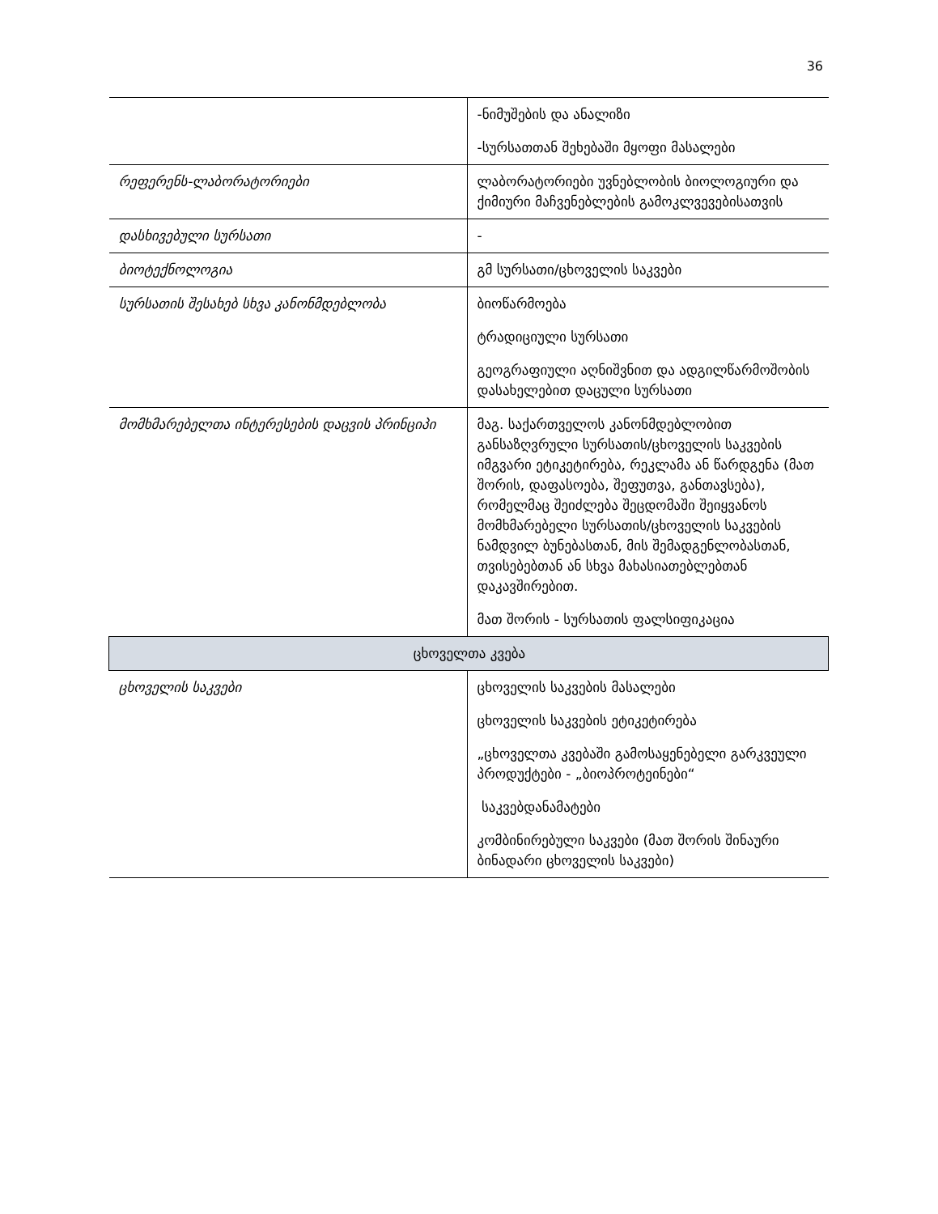36
| | -ნიმუშების და ანალიზი -სურსათთან შეხებაში მყოფი მასალები |
| რეფერენს-ლაბორატორიები | ლაბორატორიები უვნებლობის ბიოლოგიური და ქიმიური მაჩვენებლების გამოკლვევებისათვის |
| დასხივებული სურსათი | - |
| ბიოტექნოლოგია | გმ სურსათი/ცხოველის საკვები |
| სურსათის შესახებ სხვა კანონმდებლობა | ბიოწარმოება ტრადიციული სურსათი გეოგრაფიული აღნიშვნით და ადგილწარმოშობის დასახელებით დაცული სურსათი |
| მომხმარებელთა ინტერესების დაცვის პრინციპი | მაგ. საქართველოს კანონმდებლობით განსაზღვრული სურსათის/ცხოველის საკვების იმგვარი ეტიკეტირება, რეკლამა ან წარდგენა (მათ შორის, დაფასოება, შეფუთვა, განთავსება), რომელმაც შეიძლება შეცდომაში შეიყვანოს მომხმარებელი სურსათის/ცხოველის საკვების ნამდვილ ბუნებასთან, მის შემადგენლობასთან, თვისებებთან ან სხვა მახასიათებლებთან დაკავშირებით. მათ შორის - სურსათის ფალსიფიკაცია |
| ცხოველთა კვება | |
| ცხოველის საკვები | ცხოველის საკვების მასალები ცხოველის საკვების ეტიკეტირება „ცხოველთა კვებაში გამოსაყენებელი გარკვეული პროდუქტები - „ბიოპროტეინები“ საკვებდანამატები კომბინირებული საკვები (მათ შორის შინაური ბინადარი ცხოველის საკვები) |